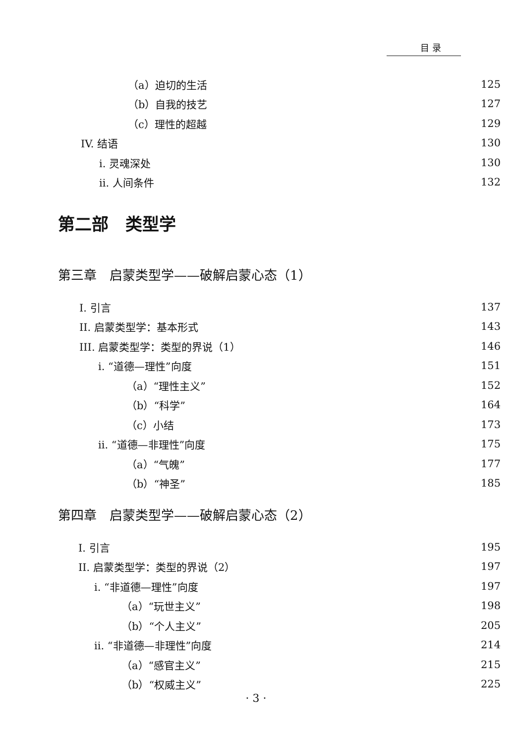目 录
（a）迫切的生活 125
（b）自我的技艺 127
（c）理性的超越 129
IV. 结语 130
i. 灵魂深处 130
ii. 人间条件 132
第二部　类型学
第三章　启蒙类型学——破解启蒙心态（1）
I. 引言 137
II. 启蒙类型学：基本形式 143
III. 启蒙类型学：类型的界说（1） 146
i. “道德—理性”向度 151
（a）“理性主义” 152
（b）“科学” 164
（c）小结 173
ii. “道德—非理性”向度 175
（a）“气魄” 177
（b）“神圣” 185
第四章　启蒙类型学——破解启蒙心态（2）
I. 引言 195
II. 启蒙类型学：类型的界说（2） 197
i. “非道德—理性”向度 197
（a）“玩世主义” 198
（b）“个人主义” 205
ii. “非道德—非理性”向度 214
（a）“感官主义” 215
（b）“权威主义” 225
· 3 ·